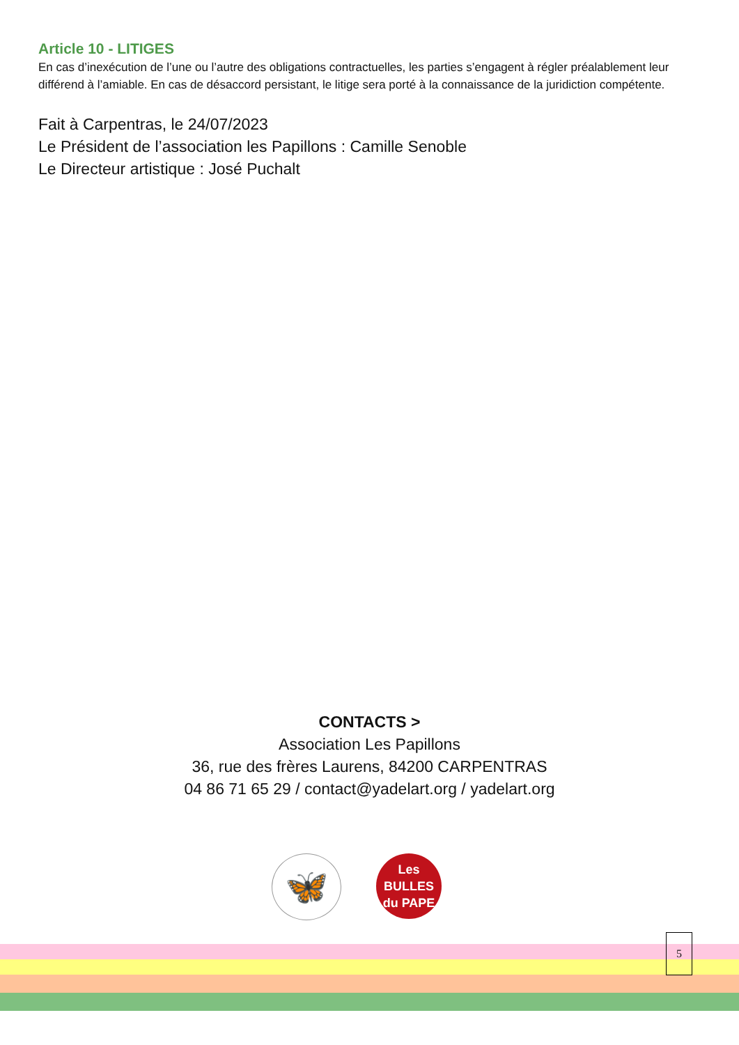Article 10 - LITIGES
En cas d’inexécution de l’une ou l’autre des obligations contractuelles, les parties s’engagent à régler préalablement leur différend à l’amiable. En cas de désaccord persistant, le litige sera porté à la connaissance de la juridiction compétente.
Fait à Carpentras, le 24/07/2023
Le Président de l’association les Papillons : Camille Senoble
Le Directeur artistique : José Puchalt
CONTACTS >
Association Les Papillons
36, rue des frères Laurens, 84200 CARPENTRAS
04 86 71 65 29 / contact@yadelart.org / yadelart.org
🦋
Les BULLES
du PAPE
5